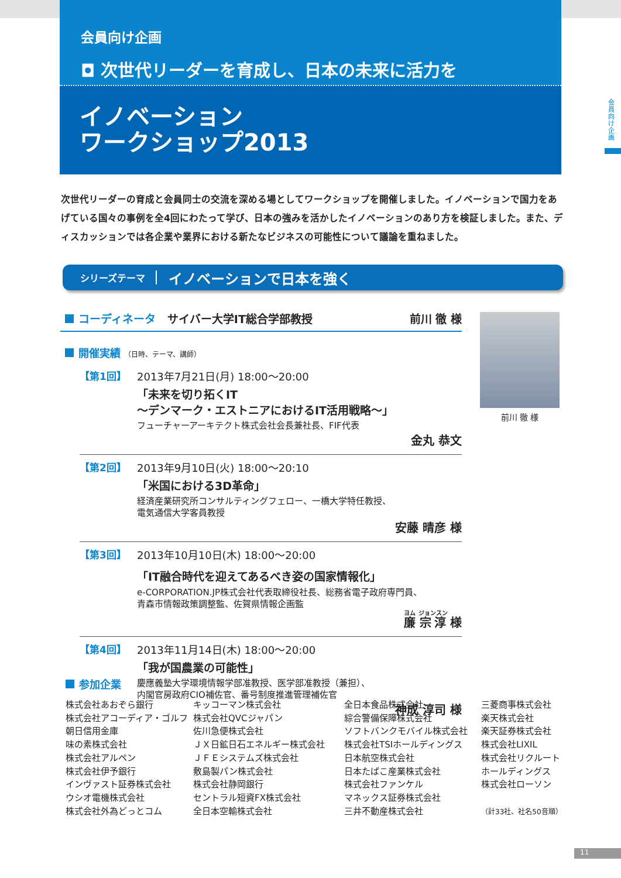会員向け企画
◘ 次世代リーダーを育成し、日本の未来に活力を
イノベーション
ワークショップ2013
会員向け企画
次世代リーダーの育成と会員同士の交流を深める場としてワークショップを開催しました。イノベーションで国力をあげている国々の事例を全4回にわたって学び、日本の強みを活かしたイノベーションのあり方を検証しました。また、ディスカッションでは各企業や業界における新たなビジネスの可能性について議論を重ねました。
シリーズテーマ イノベーションで日本を強く
コーディネータ サイバー大学IT総合学部教授 前川 徹 様
開催実績 （日時、テーマ、講師）
【第1回】 2013年7月21日(月) 18:00～20:00
「未来を切り拓くIT
～デンマーク・エストニアにおけるIT活用戦略～」
フューチャーアーキテクト株式会社会長兼社長、FIF代表
金丸 恭文
【第2回】 2013年9月10日(火) 18:00～20:10
「米国における3D革命」
経済産業研究所コンサルティングフェロー、一橋大学特任教授、
電気通信大学客員教授
安藤 晴彦 様
【第3回】 2013年10月10日(木) 18:00～20:00
「IT融合時代を迎えてあるべき姿の国家情報化」
e-CORPORATION.JP株式会社代表取締役社長、総務省電子政府専門員、
青森市情報政策調整監、佐賀県情報企画監
廉 宗淳 様
【第4回】 2013年11月14日(木) 18:00～20:00
「我が国農業の可能性」
慶應義塾大学環境情報学部准教授、医学部准教授（兼担）、
内閣官房政府CIO補佐官、番号制度推進管理補佐官
神成 淳司 様
前川 徹 様
参加企業
株式会社あおぞら銀行
株式会社アコーディア・ゴルフ
朝日信用金庫
味の素株式会社
株式会社アルペン
株式会社伊予銀行
インヴァスト証券株式会社
ウシオ電機株式会社
株式会社外為どっとコム
キッコーマン株式会社
株式会社QVCジャパン
佐川急便株式会社
ＪＸ日鉱日石エネルギー株式会社
ＪＦＥシステムズ株式会社
敷島製パン株式会社
株式会社静岡銀行
セントラル短資FX株式会社
全日本空輸株式会社
全日本食品株式会社
綜合警備保障株式会社
ソフトバンクモバイル株式会社
株式会社TSIホールディングス
日本航空株式会社
日本たばこ産業株式会社
株式会社ファンケル
マネックス証券株式会社
三井不動産株式会社
三菱商事株式会社
楽天株式会社
楽天証券株式会社
株式会社LIXIL
株式会社リクルート
ホールディングス
株式会社ローソン
（計33社、社名50音順）
11